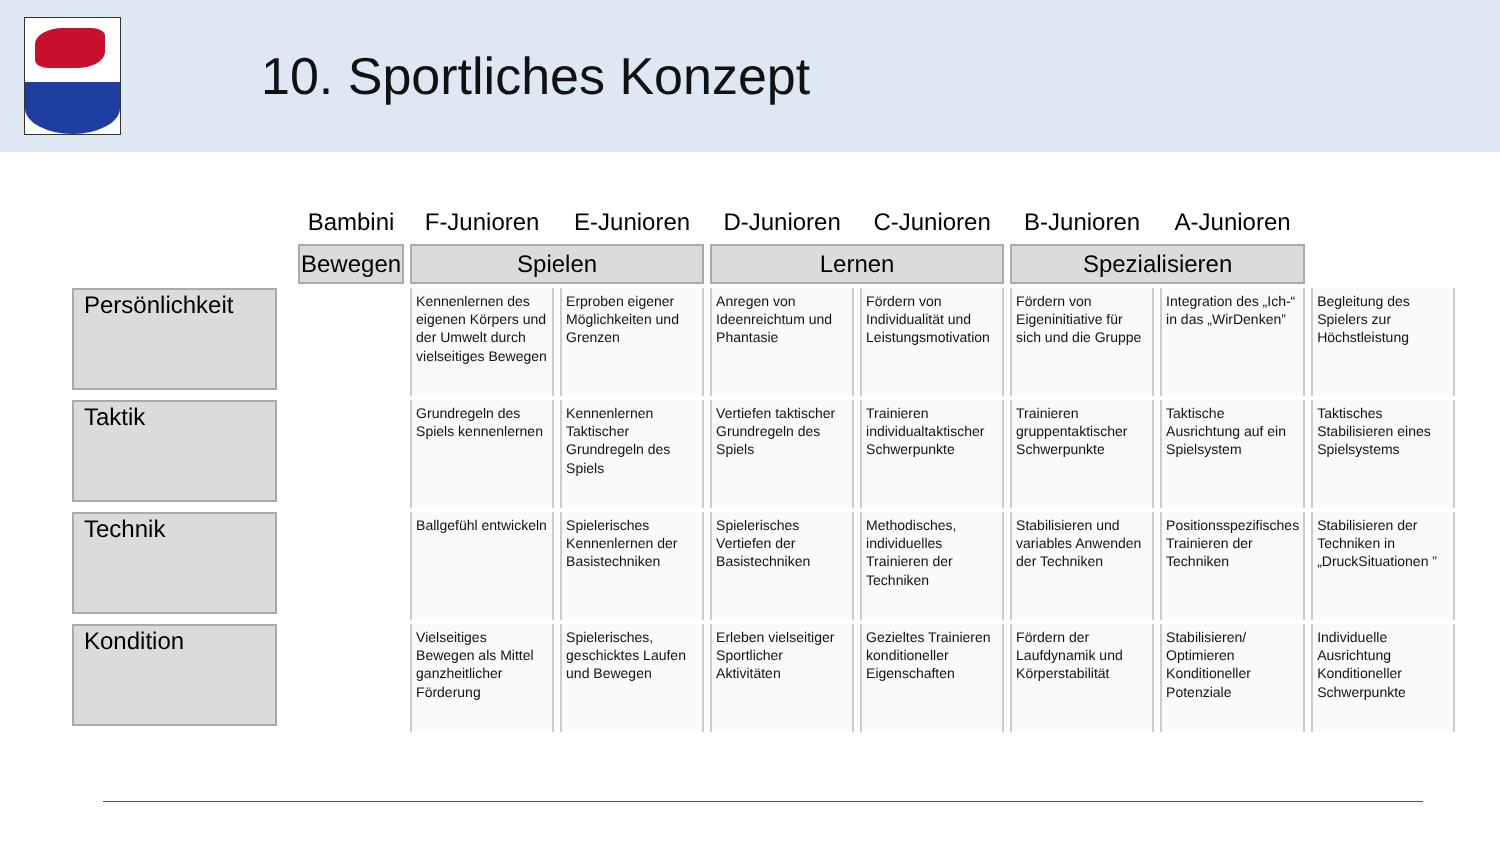10. Sportliches Konzept
| Bambini | F-Junioren | E-Junioren | D-Junioren | C-Junioren | B-Junioren | A-Junioren | |
| --- | --- | --- | --- | --- | --- | --- | --- |
| Bewegen | Spielen | | Lernen | | Spezialisieren | | |
| Persönlichkeit | Kennenlernen des eigenen Körpers und der Umwelt durch vielseitiges Bewegen | Erproben eigener Möglichkeiten und Grenzen | Anregen von Ideenreichtum und Phantasie | Fördern von Individualität und Leistungsmotivation | Fördern von Eigeninitiative für sich und die Gruppe | Integration des „Ich-“ in das „WirDenken” | Begleitung des Spielers zur Höchstleistung |
| Taktik | Grundregeln des Spiels kennenlernen | Kennenlernen Taktischer Grundregeln des Spiels | Vertiefen taktischer Grundregeln des Spiels | Trainieren individualtaktischer Schwerpunkte | Trainieren gruppentaktischer Schwerpunkte | Taktische Ausrichtung auf ein Spielsystem | Taktisches Stabilisieren eines Spielsystems |
| Technik | Ballgefühl entwickeln | Spielerisches Kennenlernen der Basistechniken | Spielerisches Vertiefen der Basistechniken | Methodisches, individuelles Trainieren der Techniken | Stabilisieren und variables Anwenden der Techniken | Positionsspezifisches Trainieren der Techniken | Stabilisieren der Techniken in „DruckSituationen ” |
| Kondition | Vielseitiges Bewegen als Mittel ganzheitlicher Förderung | Spielerisches, geschicktes Laufen und Bewegen | Erleben vielseitiger Sportlicher Aktivitäten | Gezieltes Trainieren konditioneller Eigenschaften | Fördern der Laufdynamik und Körperstabilität | Stabilisieren/ Optimieren Konditioneller Potenziale | Individuelle Ausrichtung Konditioneller Schwerpunkte |